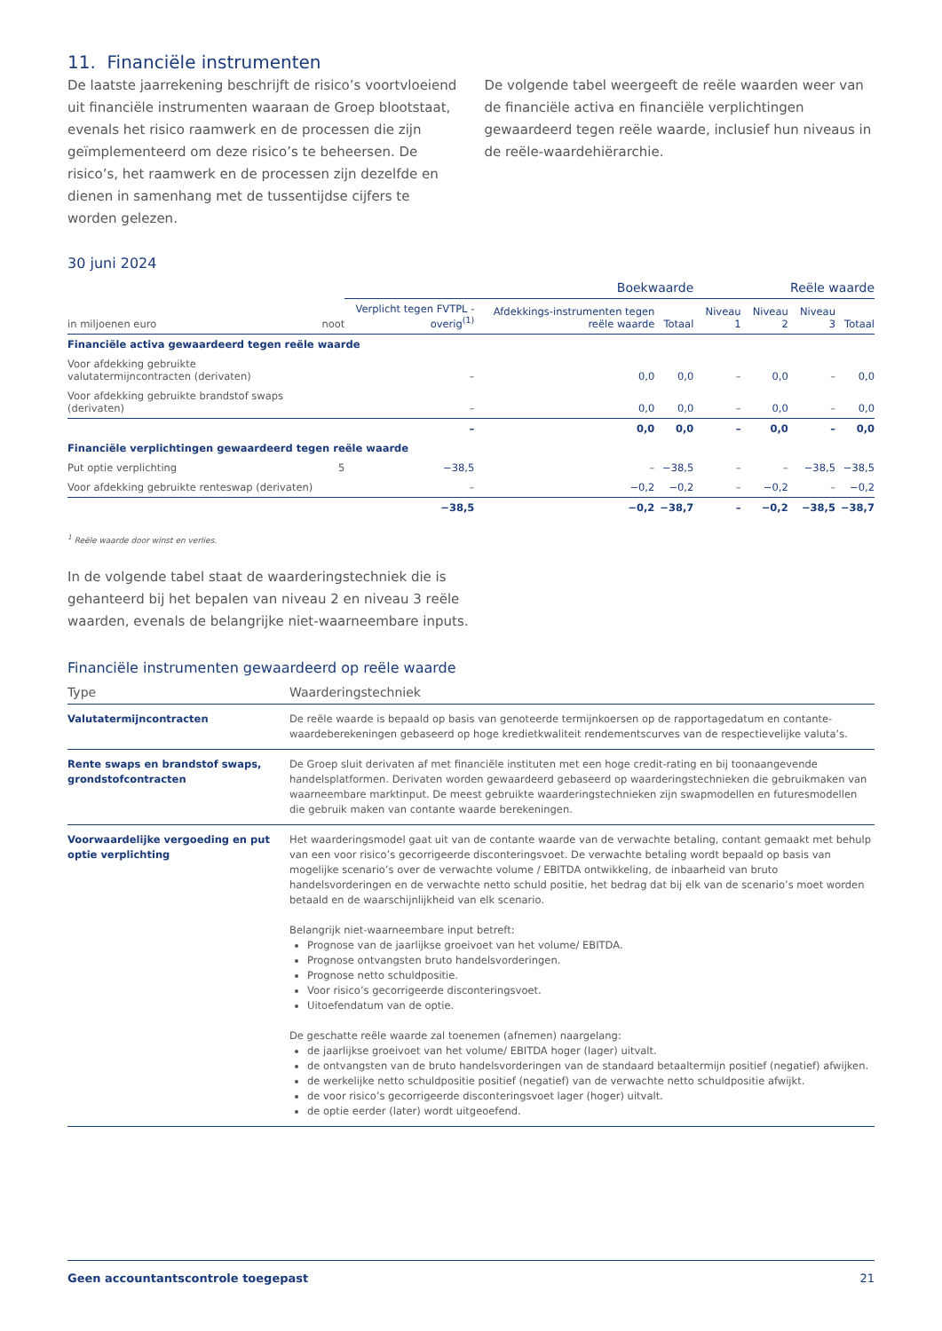11. Financiële instrumenten
De laatste jaarrekening beschrijft de risico’s voortvloeiend uit financiële instrumenten waaraan de Groep blootstaat, evenals het risico raamwerk en de processen die zijn geïmplementeerd om deze risico’s te beheersen. De risico’s, het raamwerk en de processen zijn dezelfde en dienen in samenhang met de tussentijdse cijfers te worden gelezen.
De volgende tabel weergeeft de reële waarden weer van de financiële activa en financiële verplichtingen gewaardeerd tegen reële waarde, inclusief hun niveaus in de reële-waardehiërarchie.
30 juni 2024
| | | Boekwaarde | | | Reële waarde | | | |
| --- | --- | --- | --- | --- | --- | --- | --- | --- |
| in miljoenen euro | noot | Verplicht tegen FVTPL - overig<sup>(1)</sup> | Afdekkings-instrumenten tegen reële waarde | Totaal | Niveau 1 | Niveau 2 | Niveau 3 | Totaal |
| Financiële activa gewaardeerd tegen reële waarde | | | | | | | | |
| Voor afdekking gebruikte valutatermijncontracten (derivaten) | | – | 0,0 | 0,0 | – | 0,0 | – | 0,0 |
| Voor afdekking gebruikte brandstof swaps (derivaten) | | – | 0,0 | 0,0 | – | 0,0 | – | 0,0 |
| | | – | 0,0 | 0,0 | – | 0,0 | – | 0,0 |
| Financiële verplichtingen gewaardeerd tegen reële waarde | | | | | | | | |
| Put optie verplichting | 5 | −38,5 | – | −38,5 | – | – | −38,5 | −38,5 |
| Voor afdekking gebruikte renteswap (derivaten) | | – | −0,2 | −0,2 | – | −0,2 | – | −0,2 |
| | | −38,5 | −0,2 | −38,7 | – | −0,2 | −38,5 | −38,7 |
<sup>1</sup> Reële waarde door winst en verlies.
In de volgende tabel staat de waarderingstechniek die is gehanteerd bij het bepalen van niveau 2 en niveau 3 reële waarden, evenals de belangrijke niet-waarneembare inputs.
Financiële instrumenten gewaardeerd op reële waarde
| Type | Waarderingstechniek |
| --- | --- |
| Valutatermijncontracten | De reële waarde is bepaald op basis van genoteerde termijnkoersen op de rapportagedatum en contante-waardeberekeningen gebaseerd op hoge kredietkwaliteit rendementscurves van de respectievelijke valuta’s. |
| Rente swaps en brandstof swaps, grondstofcontracten | De Groep sluit derivaten af met financiële instituten met een hoge credit-rating en bij toonaangevende handelsplatformen. Derivaten worden gewaardeerd gebaseerd op waarderingstechnieken die gebruikmaken van waarneembare marktinput. De meest gebruikte waarderingstechnieken zijn swapmodellen en futuresmodellen die gebruik maken van contante waarde berekeningen. |
| Voorwaardelijke vergoeding en put optie verplichting | Het waarderingsmodel gaat uit van de contante waarde van de verwachte betaling, contant gemaakt met behulp van een voor risico’s gecorrigeerde disconteringsvoet. De verwachte betaling wordt bepaald op basis van mogelijke scenario’s over de verwachte volume / EBITDA ontwikkeling, de inbaarheid van bruto handelsvorderingen en de verwachte netto schuld positie, het bedrag dat bij elk van de scenario’s moet worden betaald en de waarschijnlijkheid van elk scenario. Belangrijk niet-waarneembare input betreft: Prognose van de jaarlijkse groeivoet van het volume/ EBITDA. Prognose ontvangsten bruto handelsvorderingen. Prognose netto schuldpositie. Voor risico’s gecorrigeerde disconteringsvoet. Uitoefendatum van de optie. De geschatte reële waarde zal toenemen (afnemen) naargelang: de jaarlijkse groeivoet van het volume/ EBITDA hoger (lager) uitvalt. de ontvangsten van de bruto handelsvorderingen van de standaard betaaltermijn positief (negatief) afwijken. de werkelijke netto schuldpositie positief (negatief) van de verwachte netto schuldpositie afwijkt. de voor risico’s gecorrigeerde disconteringsvoet lager (hoger) uitvalt. de optie eerder (later) wordt uitgeoefend. |
Geen accountantscontrole toegepast 21